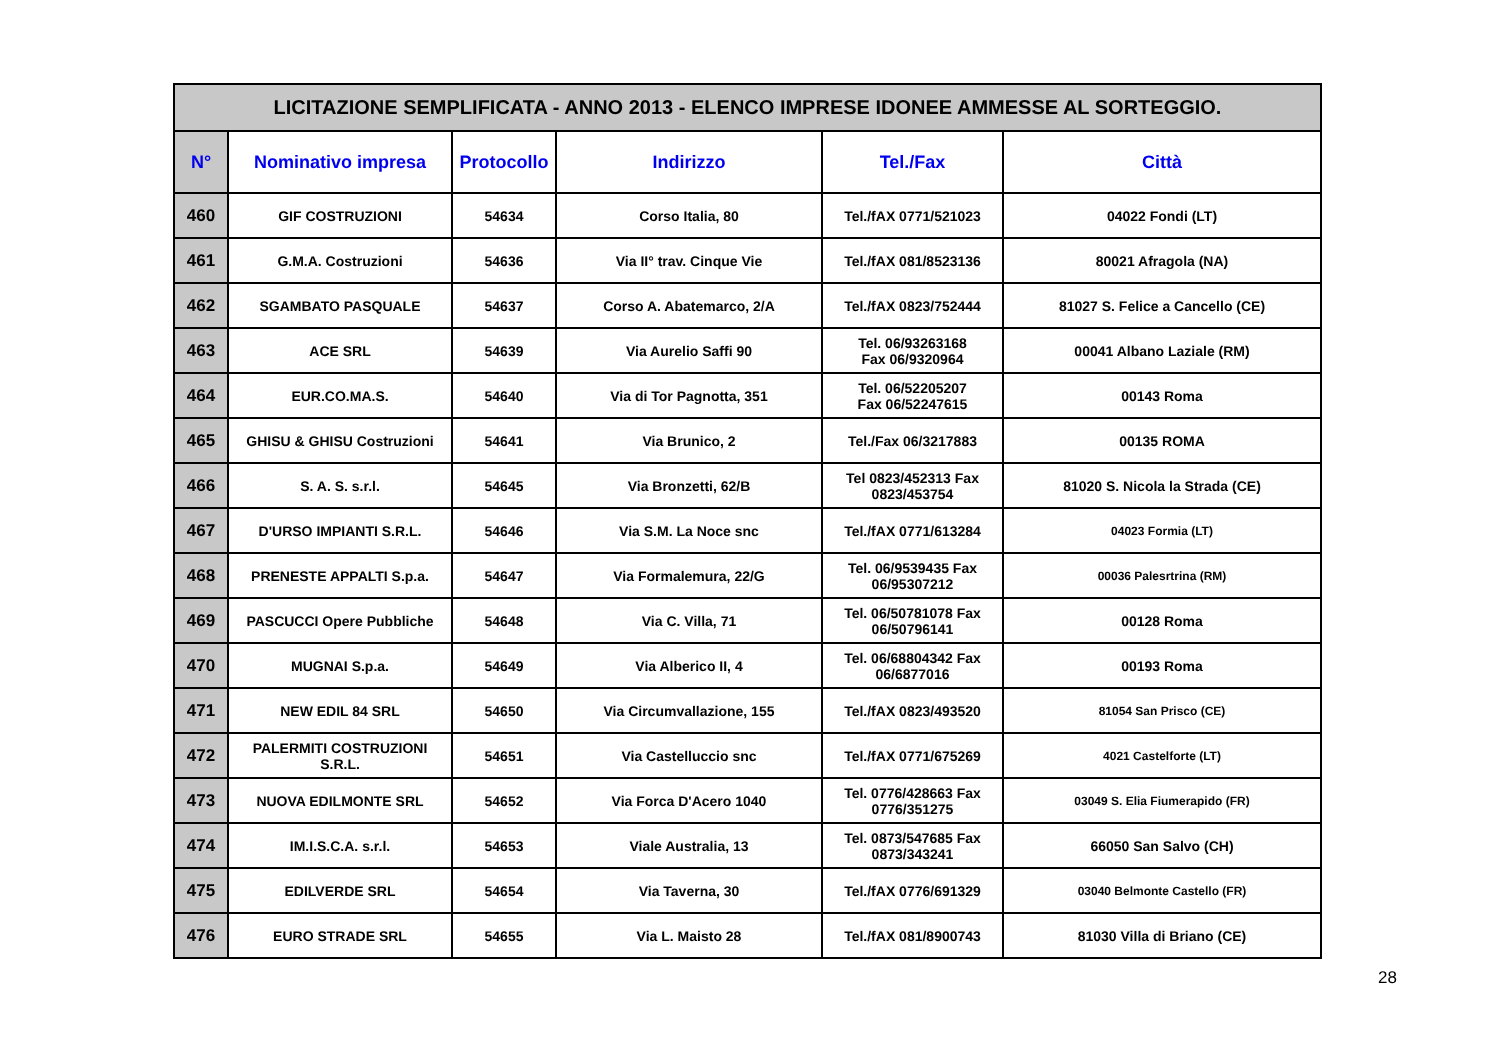| LICITAZIONE SEMPLIFICATA - ANNO 2013 - ELENCO IMPRESE IDONEE AMMESSE AL SORTEGGIO. | | | | | |
| N° | Nominativo impresa | Protocollo | Indirizzo | Tel./Fax | Città |
| 460 | GIF COSTRUZIONI | 54634 | Corso Italia, 80 | Tel./fAX 0771/521023 | 04022 Fondi (LT) |
| 461 | G.M.A. Costruzioni | 54636 | Via II° trav. Cinque Vie | Tel./fAX 081/8523136 | 80021 Afragola (NA) |
| 462 | SGAMBATO PASQUALE | 54637 | Corso A. Abatemarco, 2/A | Tel./fAX 0823/752444 | 81027 S. Felice a Cancello (CE) |
| 463 | ACE SRL | 54639 | Via Aurelio Saffi 90 | Tel. 06/93263168 Fax 06/9320964 | 00041 Albano Laziale (RM) |
| 464 | EUR.CO.MA.S. | 54640 | Via di Tor Pagnotta, 351 | Tel. 06/52205207 Fax 06/52247615 | 00143 Roma |
| 465 | GHISU & GHISU Costruzioni | 54641 | Via Brunico, 2 | Tel./Fax 06/3217883 | 00135 ROMA |
| 466 | S. A. S. s.r.l. | 54645 | Via Bronzetti, 62/B | Tel 0823/452313 Fax 0823/453754 | 81020 S. Nicola la Strada (CE) |
| 467 | D'URSO IMPIANTI S.R.L. | 54646 | Via S.M. La Noce snc | Tel./fAX 0771/613284 | 04023 Formia (LT) |
| 468 | PRENESTE APPALTI S.p.a. | 54647 | Via Formalemura, 22/G | Tel. 06/9539435 Fax 06/95307212 | 00036 Palesrtrina (RM) |
| 469 | PASCUCCI Opere Pubbliche | 54648 | Via C. Villa, 71 | Tel. 06/50781078 Fax 06/50796141 | 00128 Roma |
| 470 | MUGNAI S.p.a. | 54649 | Via Alberico II, 4 | Tel. 06/68804342 Fax 06/6877016 | 00193 Roma |
| 471 | NEW EDIL 84 SRL | 54650 | Via Circumvallazione, 155 | Tel./fAX 0823/493520 | 81054 San Prisco (CE) |
| 472 | PALERMITI COSTRUZIONI S.R.L. | 54651 | Via Castelluccio snc | Tel./fAX 0771/675269 | 4021 Castelforte (LT) |
| 473 | NUOVA EDILMONTE SRL | 54652 | Via Forca D'Acero 1040 | Tel. 0776/428663 Fax 0776/351275 | 03049 S. Elia Fiumerapido (FR) |
| 474 | IM.I.S.C.A. s.r.l. | 54653 | Viale Australia, 13 | Tel. 0873/547685 Fax 0873/343241 | 66050 San Salvo (CH) |
| 475 | EDILVERDE SRL | 54654 | Via Taverna, 30 | Tel./fAX 0776/691329 | 03040 Belmonte Castello (FR) |
| 476 | EURO STRADE SRL | 54655 | Via L. Maisto 28 | Tel./fAX 081/8900743 | 81030 Villa di Briano (CE) |
28